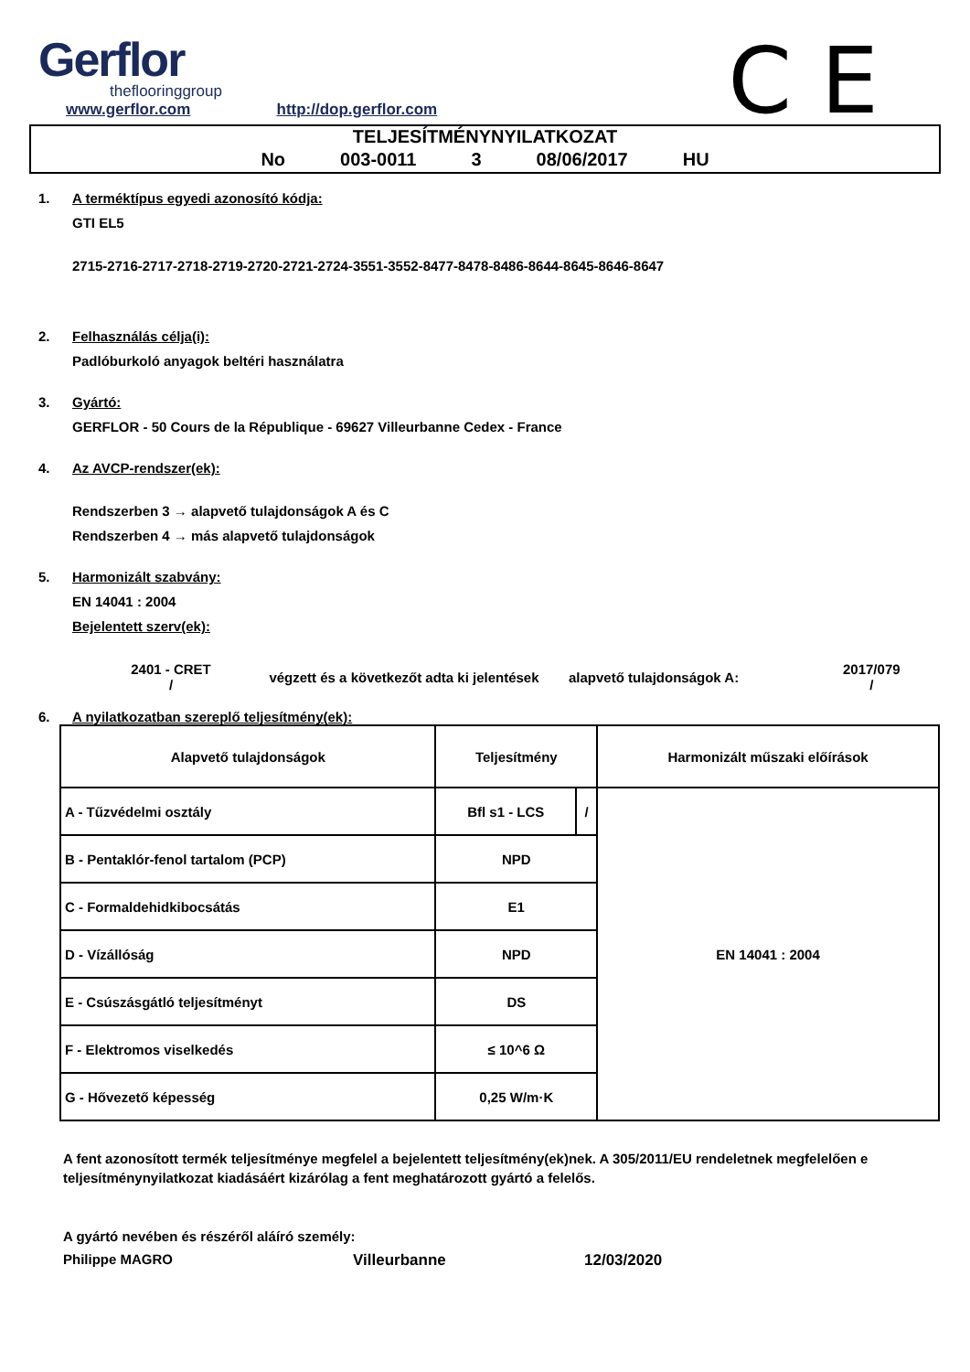Gerflor
theflooringgroup
www.gerflor.com http://dop.gerflor.com
C E
TELJESÍTMÉNYNYILATKOZAT
No 003-0011 3 08/06/2017 HU
1. A terméktípus egyedi azonosító kódja:
GTI EL5
2715-2716-2717-2718-2719-2720-2721-2724-3551-3552-8477-8478-8486-8644-8645-8646-8647
2. Felhasználás célja(i):
Padlóburkoló anyagok beltéri használatra
3. Gyártó:
GERFLOR - 50 Cours de la République - 69627 Villeurbanne Cedex - France
4. Az AVCP-rendszer(ek):
Rendszerben 3 → alapvető tulajdonságok A és C
Rendszerben 4 → más alapvető tulajdonságok
5. Harmonizált szabvány:
EN 14041 : 2004
Bejelentett szerv(ek):
2401 - CRET
/
végzett és a következőt adta ki jelentések
alapvető tulajdonságok A:
2017/079
/
6. A nyilatkozatban szereplő teljesítmény(ek):
| Alapvető tulajdonságok | Teljesítmény | | Harmonizált műszaki előírások |
| A - Tűzvédelmi osztály | Bfl s1 - LCS | / | EN 14041 : 2004 |
| B - Pentaklór-fenol tartalom (PCP) | NPD | | |
| C - Formaldehidkibocsátás | E1 | | |
| D - Vízállóság | NPD | | |
| E - Csúszásgátló teljesítményt | DS | | |
| F - Elektromos viselkedés | ≤ 10^6 Ω | | |
| G - Hővezető képesség | 0,25 W/m·K | | |
A fent azonosított termék teljesítménye megfelel a bejelentett teljesítmény(ek)nek. A 305/2011/EU rendeletnek megfelelően e teljesítménynyilatkozat kiadásáért kizárólag a fent meghatározott gyártó a felelős.
A gyártó nevében és részéről aláíró személy:
Philippe MAGRO Villeurbanne 12/03/2020